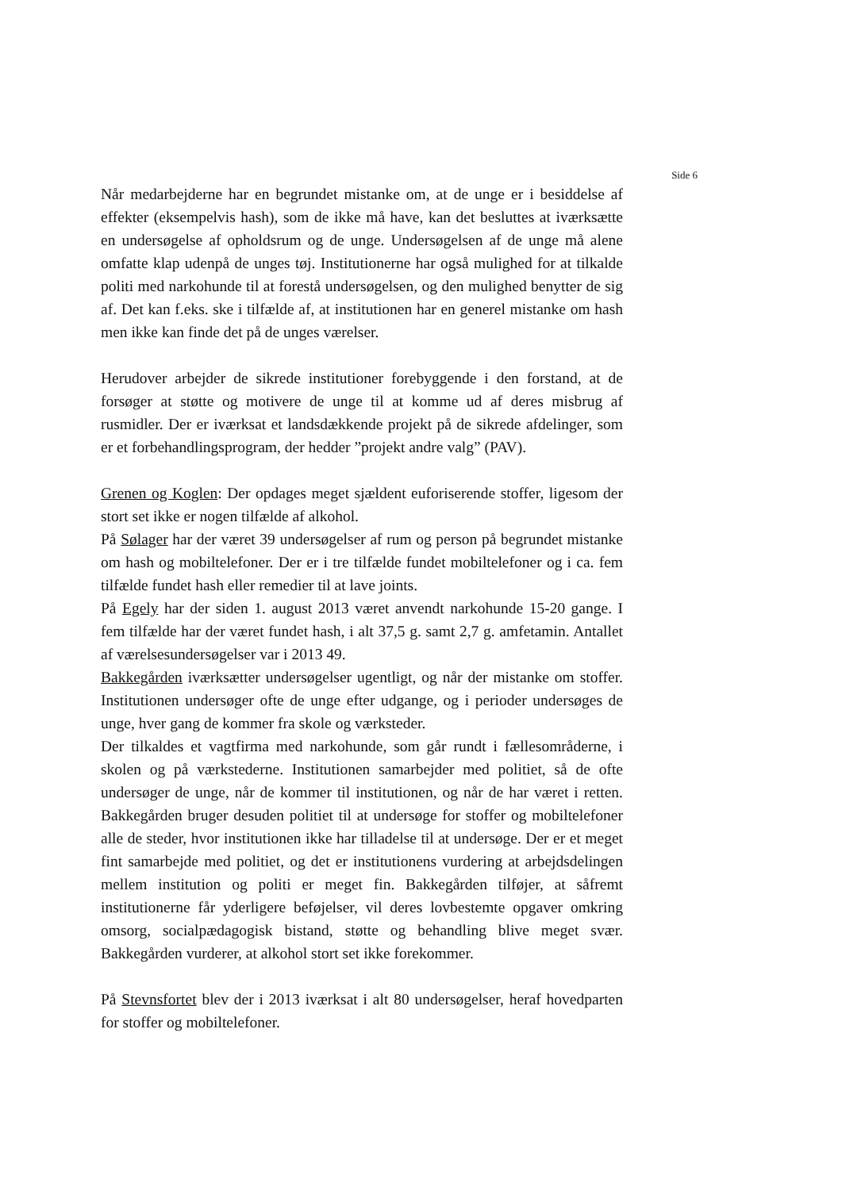Side 6
Når medarbejderne har en begrundet mistanke om, at de unge er i besiddelse af effekter (eksempelvis hash), som de ikke må have, kan det besluttes at iværksætte en undersøgelse af opholdsrum og de unge. Undersøgelsen af de unge må alene omfatte klap udenpå de unges tøj. Institutionerne har også mulighed for at tilkalde politi med narkohunde til at forestå undersøgelsen, og den mulighed benytter de sig af. Det kan f.eks. ske i tilfælde af, at institutionen har en generel mistanke om hash men ikke kan finde det på de unges værelser.
Herudover arbejder de sikrede institutioner forebyggende i den forstand, at de forsøger at støtte og motivere de unge til at komme ud af deres misbrug af rusmidler. Der er iværksat et landsdækkende projekt på de sikrede afdelinger, som er et forbehandlingsprogram, der hedder ”projekt andre valg” (PAV).
Grenen og Koglen: Der opdages meget sjældent euforiserende stoffer, ligesom der stort set ikke er nogen tilfælde af alkohol.
På Sølager har der været 39 undersøgelser af rum og person på begrundet mistanke om hash og mobiltelefoner. Der er i tre tilfælde fundet mobiltelefoner og i ca. fem tilfælde fundet hash eller remedier til at lave joints.
På Egely har der siden 1. august 2013 været anvendt narkohunde 15-20 gange. I fem tilfælde har der været fundet hash, i alt 37,5 g. samt 2,7 g. amfetamin. Antallet af værelsesundersøgelser var i 2013 49.
Bakkegården iværksætter undersøgelser ugentligt, og når der mistanke om stoffer. Institutionen undersøger ofte de unge efter udgange, og i perioder undersøges de unge, hver gang de kommer fra skole og værksteder.
Der tilkaldes et vagtfirma med narkohunde, som går rundt i fællesområderne, i skolen og på værkstederne. Institutionen samarbejder med politiet, så de ofte undersøger de unge, når de kommer til institutionen, og når de har været i retten. Bakkegården bruger desuden politiet til at undersøge for stoffer og mobiltelefoner alle de steder, hvor institutionen ikke har tilladelse til at undersøge. Der er et meget fint samarbejde med politiet, og det er institutionens vurdering at arbejdsdelingen mellem institution og politi er meget fin. Bakkegården tilføjer, at såfremt institutionerne får yderligere beføjelser, vil deres lovbestemte opgaver omkring omsorg, socialpædagogisk bistand, støtte og behandling blive meget svær. Bakkegården vurderer, at alkohol stort set ikke forekommer.
På Stevnsfortet blev der i 2013 iværksat i alt 80 undersøgelser, heraf hovedparten for stoffer og mobiltelefoner.